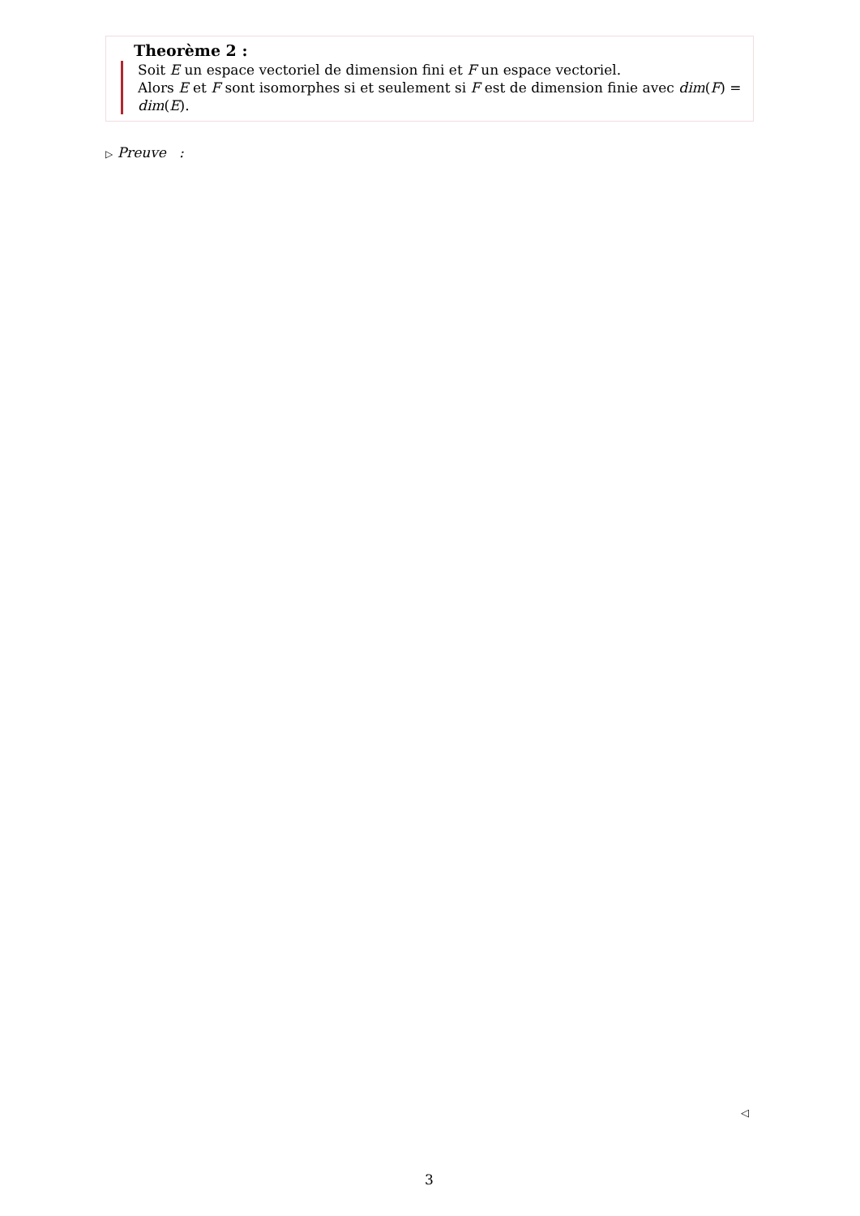Theorème 2 :
Soit E un espace vectoriel de dimension fini et F un espace vectoriel.
Alors E et F sont isomorphes si et seulement si F est de dimension finie avec dim(F) = dim(E).
▷ Preuve :
◁
3